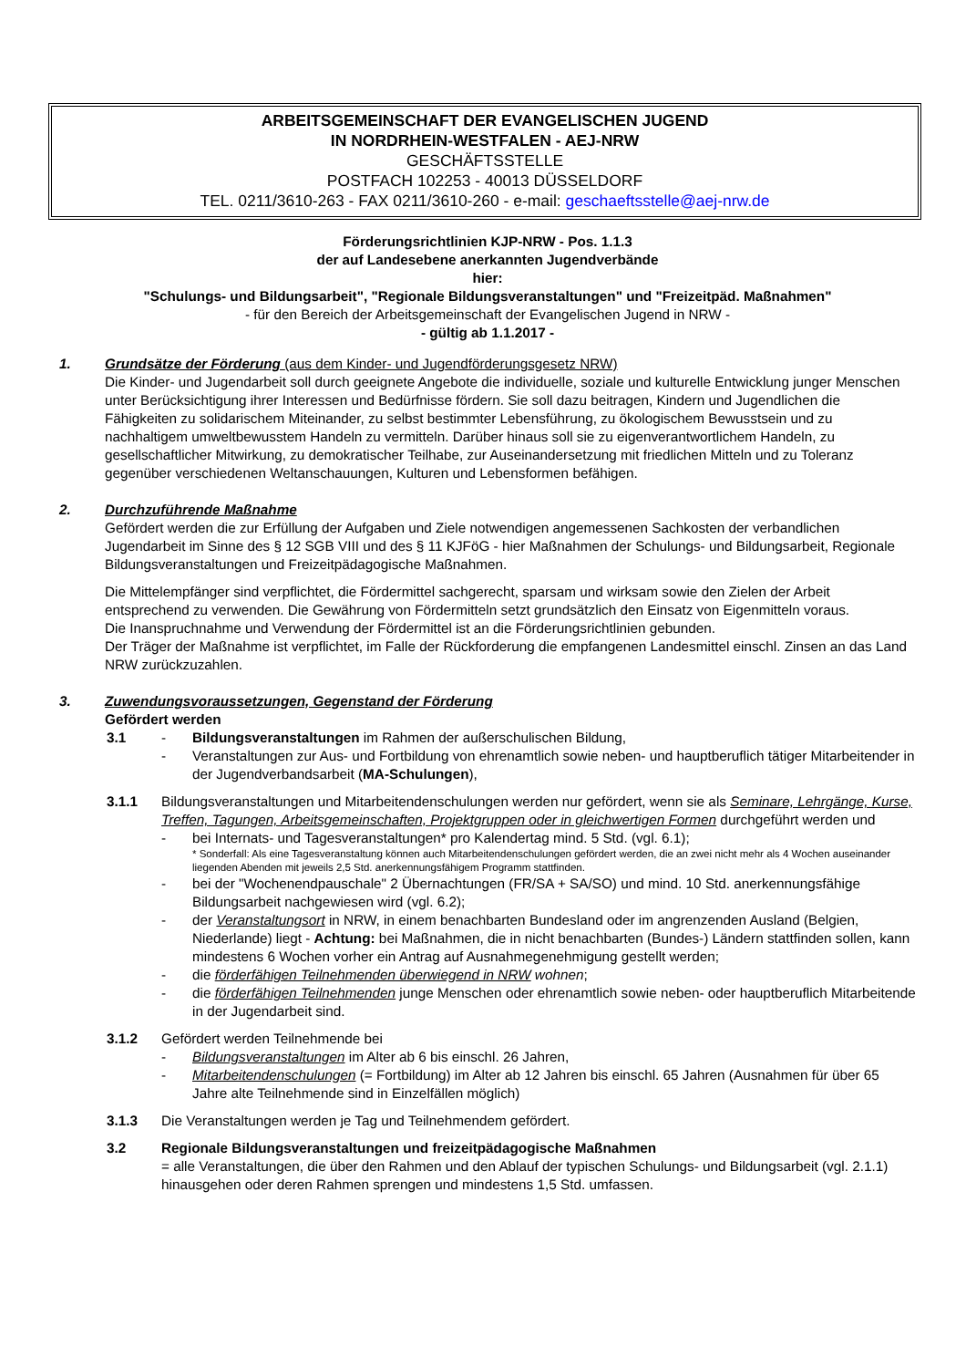ARBEITSGEMEINSCHAFT DER EVANGELISCHEN JUGEND
IN NORDRHEIN-WESTFALEN - AEJ-NRW
GESCHÄFTSSTELLE
POSTFACH 102253 - 40013 DÜSSELDORF
TEL. 0211/3610-263 - FAX 0211/3610-260 - e-mail: geschaeftsstelle@aej-nrw.de
Förderungsrichtlinien KJP-NRW - Pos. 1.1.3
der auf Landesebene anerkannten Jugendverbände
hier:
"Schulungs- und Bildungsarbeit", "Regionale Bildungsveranstaltungen" und "Freizeitpäd. Maßnahmen"
- für den Bereich der Arbeitsgemeinschaft der Evangelischen Jugend in NRW -
- gültig ab 1.1.2017 -
1. Grundsätze der Förderung (aus dem Kinder- und Jugendförderungsgesetz NRW)
Die Kinder- und Jugendarbeit soll durch geeignete Angebote die individuelle, soziale und kulturelle Entwicklung junger Menschen unter Berücksichtigung ihrer Interessen und Bedürfnisse fördern. Sie soll dazu beitragen, Kindern und Jugendlichen die Fähigkeiten zu solidarischem Miteinander, zu selbst bestimmter Lebensführung, zu ökologischem Bewusstsein und zu nachhaltigem umweltbewusstem Handeln zu vermitteln. Darüber hinaus soll sie zu eigenverantwortlichem Handeln, zu gesellschaftlicher Mitwirkung, zu demokratischer Teilhabe, zur Auseinandersetzung mit friedlichen Mitteln und zu Toleranz gegenüber verschiedenen Weltanschauungen, Kulturen und Lebensformen befähigen.
2. Durchzuführende Maßnahme
Gefördert werden die zur Erfüllung der Aufgaben und Ziele notwendigen angemessenen Sachkosten der verbandlichen Jugendarbeit im Sinne des § 12 SGB VIII und des § 11 KJFöG - hier Maßnahmen der Schulungs- und Bildungsarbeit, Regionale Bildungsveranstaltungen und Freizeitpädagogische Maßnahmen.
Die Mittelempfänger sind verpflichtet, die Fördermittel sachgerecht, sparsam und wirksam sowie den Zielen der Arbeit entsprechend zu verwenden. Die Gewährung von Fördermitteln setzt grundsätzlich den Einsatz von Eigenmitteln voraus.
Die Inanspruchnahme und Verwendung der Fördermittel ist an die Förderungsrichtlinien gebunden.
Der Träger der Maßnahme ist verpflichtet, im Falle der Rückforderung die empfangenen Landesmittel einschl. Zinsen an das Land NRW zurückzuzahlen.
3. Zuwendungsvoraussetzungen, Gegenstand der Förderung
Gefördert werden
3.1 - Bildungsveranstaltungen im Rahmen der außerschulischen Bildung,
- Veranstaltungen zur Aus- und Fortbildung von ehrenamtlich sowie neben- und hauptberuflich tätiger Mitarbeitender in der Jugendverbandsarbeit (MA-Schulungen),
3.1.1 Bildungsveranstaltungen und Mitarbeitendenschulungen werden nur gefördert, wenn sie als Seminare, Lehrgänge, Kurse, Treffen, Tagungen, Arbeitsgemeinschaften, Projektgruppen oder in gleichwertigen Formen durchgeführt werden und
- bei Internats- und Tagesveranstaltungen* pro Kalendertag mind. 5 Std. (vgl. 6.1);
* Sonderfall: Als eine Tagesveranstaltung können auch Mitarbeitendenschulungen gefördert werden, die an zwei nicht mehr als 4 Wochen auseinander liegenden Abenden mit jeweils 2,5 Std. anerkennungsfähigem Programm stattfinden.
- bei der "Wochenendpauschale" 2 Übernachtungen (FR/SA + SA/SO) und mind. 10 Std. anerkennungsfähige Bildungsarbeit nachgewiesen wird (vgl. 6.2);
- der Veranstaltungsort in NRW, in einem benachbarten Bundesland oder im angrenzenden Ausland (Belgien, Niederlande) liegt - Achtung: bei Maßnahmen, die in nicht benachbarten (Bundes-) Ländern stattfinden sollen, kann mindestens 6 Wochen vorher ein Antrag auf Ausnahmegenehmigung gestellt werden;
- die förderfähigen Teilnehmenden überwiegend in NRW wohnen;
- die förderfähigen Teilnehmenden junge Menschen oder ehrenamtlich sowie neben- oder hauptberuflich Mitarbeitende in der Jugendarbeit sind.
3.1.2 Gefördert werden Teilnehmende bei
- Bildungsveranstaltungen im Alter ab 6 bis einschl. 26 Jahren,
- Mitarbeitendenschulungen (= Fortbildung) im Alter ab 12 Jahren bis einschl. 65 Jahren (Ausnahmen für über 65 Jahre alte Teilnehmende sind in Einzelfällen möglich)
3.1.3 Die Veranstaltungen werden je Tag und Teilnehmendem gefördert.
3.2 Regionale Bildungsveranstaltungen und freizeitpädagogische Maßnahmen
= alle Veranstaltungen, die über den Rahmen und den Ablauf der typischen Schulungs- und Bildungsarbeit (vgl. 2.1.1) hinausgehen oder deren Rahmen sprengen und mindestens 1,5 Std. umfassen.